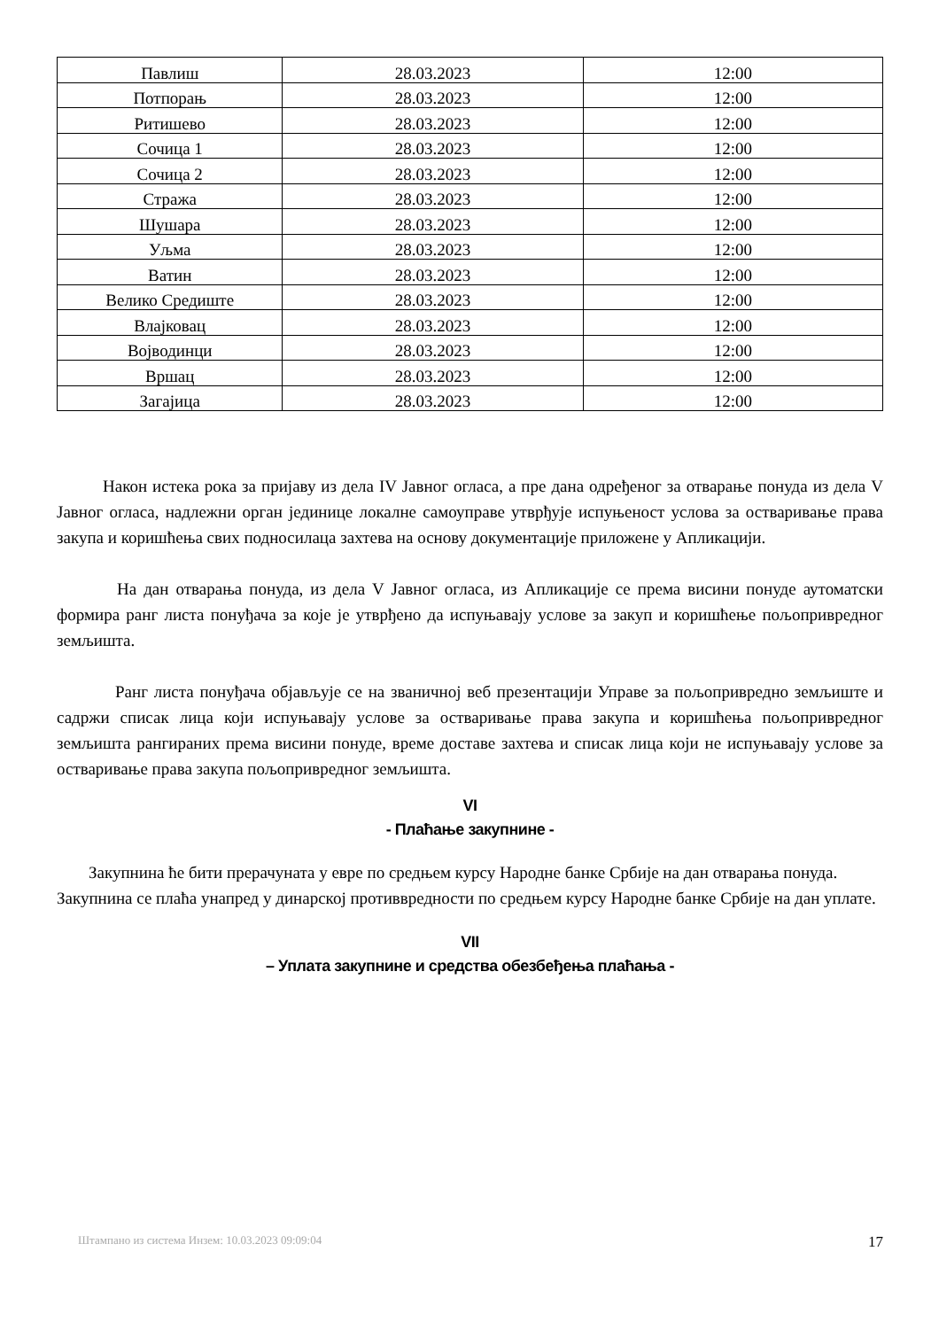| Павлиш | 28.03.2023 | 12:00 |
| Потпорањ | 28.03.2023 | 12:00 |
| Ритишево | 28.03.2023 | 12:00 |
| Сочица 1 | 28.03.2023 | 12:00 |
| Сочица 2 | 28.03.2023 | 12:00 |
| Стража | 28.03.2023 | 12:00 |
| Шушара | 28.03.2023 | 12:00 |
| Уљма | 28.03.2023 | 12:00 |
| Ватин | 28.03.2023 | 12:00 |
| Велико Средиште | 28.03.2023 | 12:00 |
| Влајковац | 28.03.2023 | 12:00 |
| Војводинци | 28.03.2023 | 12:00 |
| Вршац | 28.03.2023 | 12:00 |
| Загајица | 28.03.2023 | 12:00 |
Након истека рока за пријаву из дела IV Јавног огласа, а пре дана одређеног за отварање понуда из дела V Јавног огласа, надлежни орган јединице локалне самоуправе утврђује испуњеност услова за остваривање права закупа и коришћења свих подносилаца захтева на основу документације приложене у Апликацији.
На дан отварања понуда, из дела V Јавног огласа, из Апликације се према висини понуде аутоматски формира ранг листа понуђача за које је утврђено да испуњавају услове за закуп и коришћење пољопривредног земљишта.
Ранг листа понуђача објављује се на званичној веб презентацији Управе за пољопривредно земљиште и садржи списак лица који испуњавају услове за остваривање права закупа и коришћења пољопривредног земљишта рангираних према висини понуде, време доставе захтева и списак лица који не испуњавају услове за остваривање права закупа пољопривредног земљишта.
VI
- Плаћање закупнине -
Закупнина ће бити прерачуната у евре по средњем курсу Народне банке Србије на дан отварања понуда.
Закупнина се плаћа унапред у динарској противвредности по средњем курсу Народне банке Србије на дан уплате.
VII
– Уплата закупнине и средства обезбеђења плаћања -
Штампано из система Инзем: 10.03.2023 09:09:04 17